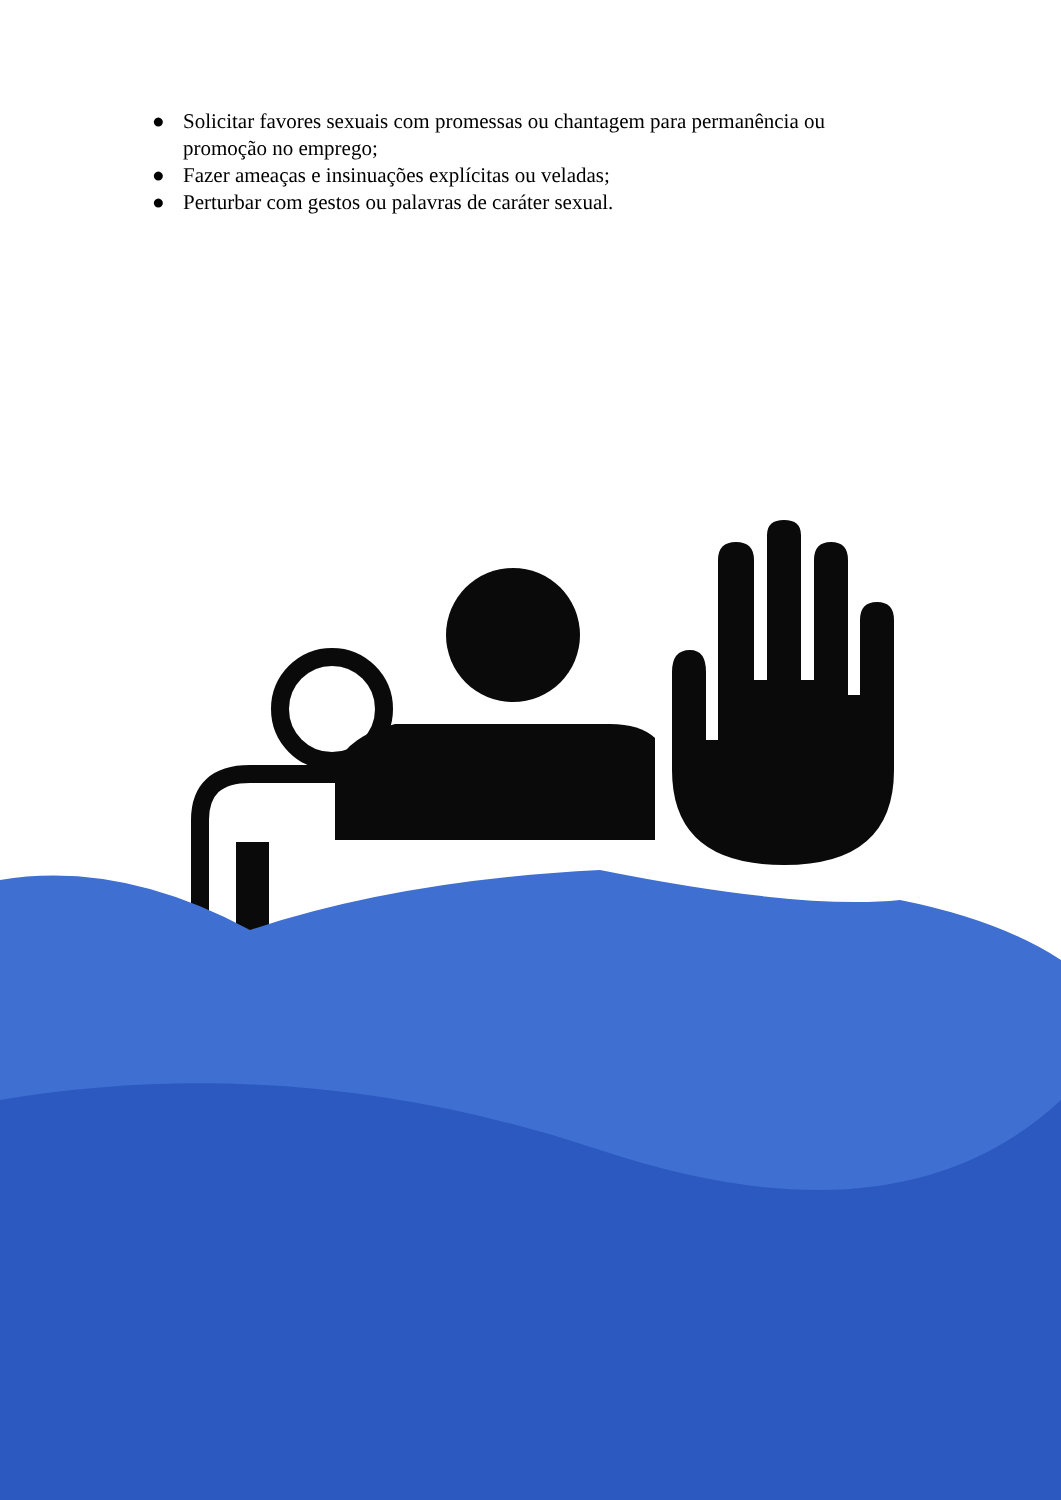● Solicitar favores sexuais com promessas ou chantagem para permanência ou promoção no emprego;
● Fazer ameaças e insinuações explícitas ou veladas;
● Perturbar com gestos ou palavras de caráter sexual.